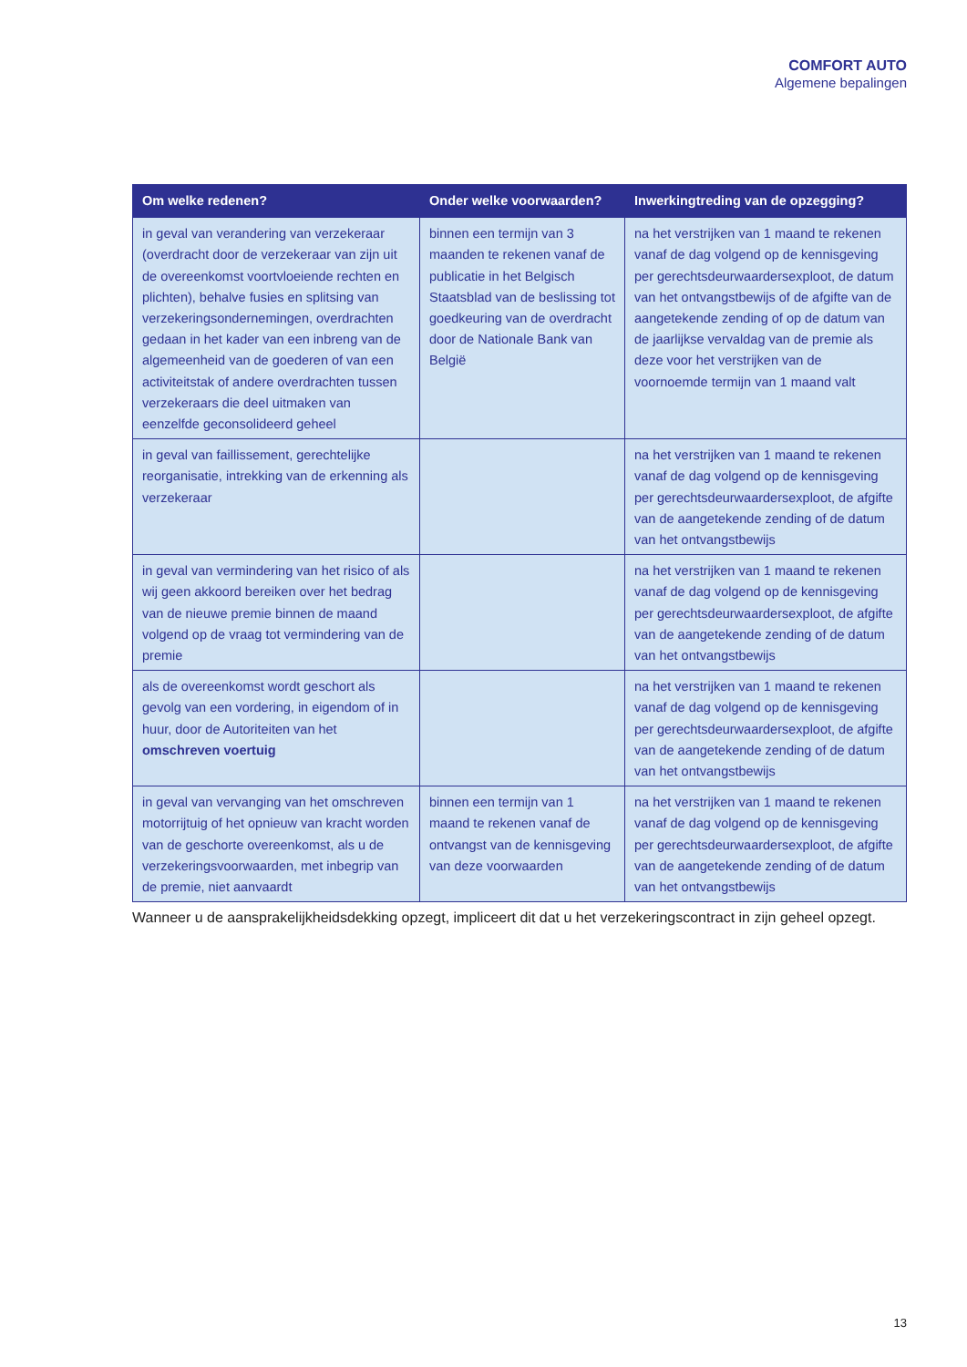COMFORT AUTO
Algemene bepalingen
| Om welke redenen? | Onder welke voorwaarden? | Inwerkingtreding van de opzegging? |
| --- | --- | --- |
| in geval van verandering van verzekeraar (overdracht door de verzekeraar van zijn uit de overeenkomst voortvloeiende rechten en plichten), behalve fusies en splitsing van verzekeringsondernemingen, overdrachten gedaan in het kader van een inbreng van de algemeenheid van de goederen of van een activiteitstak of andere overdrachten tussen verzekeraars die deel uitmaken van eenzelfde geconsolideerd geheel | binnen een termijn van 3 maanden te rekenen vanaf de publicatie in het Belgisch Staatsblad van de beslissing tot goedkeuring van de overdracht door de Nationale Bank van België | na het verstrijken van 1 maand te rekenen vanaf de dag volgend op de kennisgeving per gerechtsdeurwaardersexploot, de datum van het ontvangstbewijs of de afgifte van de aangetekende zending of op de datum van de jaarlijkse vervaldag van de premie als deze voor het verstrijken van de voornoemde termijn van 1 maand valt |
| in geval van faillissement, gerechtelijke reorganisatie, intrekking van de erkenning als verzekeraar | | na het verstrijken van 1 maand te rekenen vanaf de dag volgend op de kennisgeving per gerechtsdeurwaardersexploot, de afgifte van de aangetekende zending of de datum van het ontvangstbewijs |
| in geval van vermindering van het risico of als wij geen akkoord bereiken over het bedrag van de nieuwe premie binnen de maand volgend op de vraag tot vermindering van de premie | | na het verstrijken van 1 maand te rekenen vanaf de dag volgend op de kennisgeving per gerechtsdeurwaardersexploot, de afgifte van de aangetekende zending of de datum van het ontvangstbewijs |
| als de overeenkomst wordt geschort als gevolg van een vordering, in eigendom of in huur, door de Autoriteiten van het omschreven voertuig | | na het verstrijken van 1 maand te rekenen vanaf de dag volgend op de kennisgeving per gerechtsdeurwaardersexploot, de afgifte van de aangetekende zending of de datum van het ontvangstbewijs |
| in geval van vervanging van het omschreven motorrijtuig of het opnieuw van kracht worden van de geschorte overeenkomst, als u de verzekeringsvoorwaarden, met inbegrip van de premie, niet aanvaardt | binnen een termijn van 1 maand te rekenen vanaf de ontvangst van de kennisgeving van deze voorwaarden | na het verstrijken van 1 maand te rekenen vanaf de dag volgend op de kennisgeving per gerechtsdeurwaardersexploot, de afgifte van de aangetekende zending of de datum van het ontvangstbewijs |
Wanneer u de aansprakelijkheidsdekking opzegt, impliceert dit dat u het verzekeringscontract in zijn geheel opzegt.
13